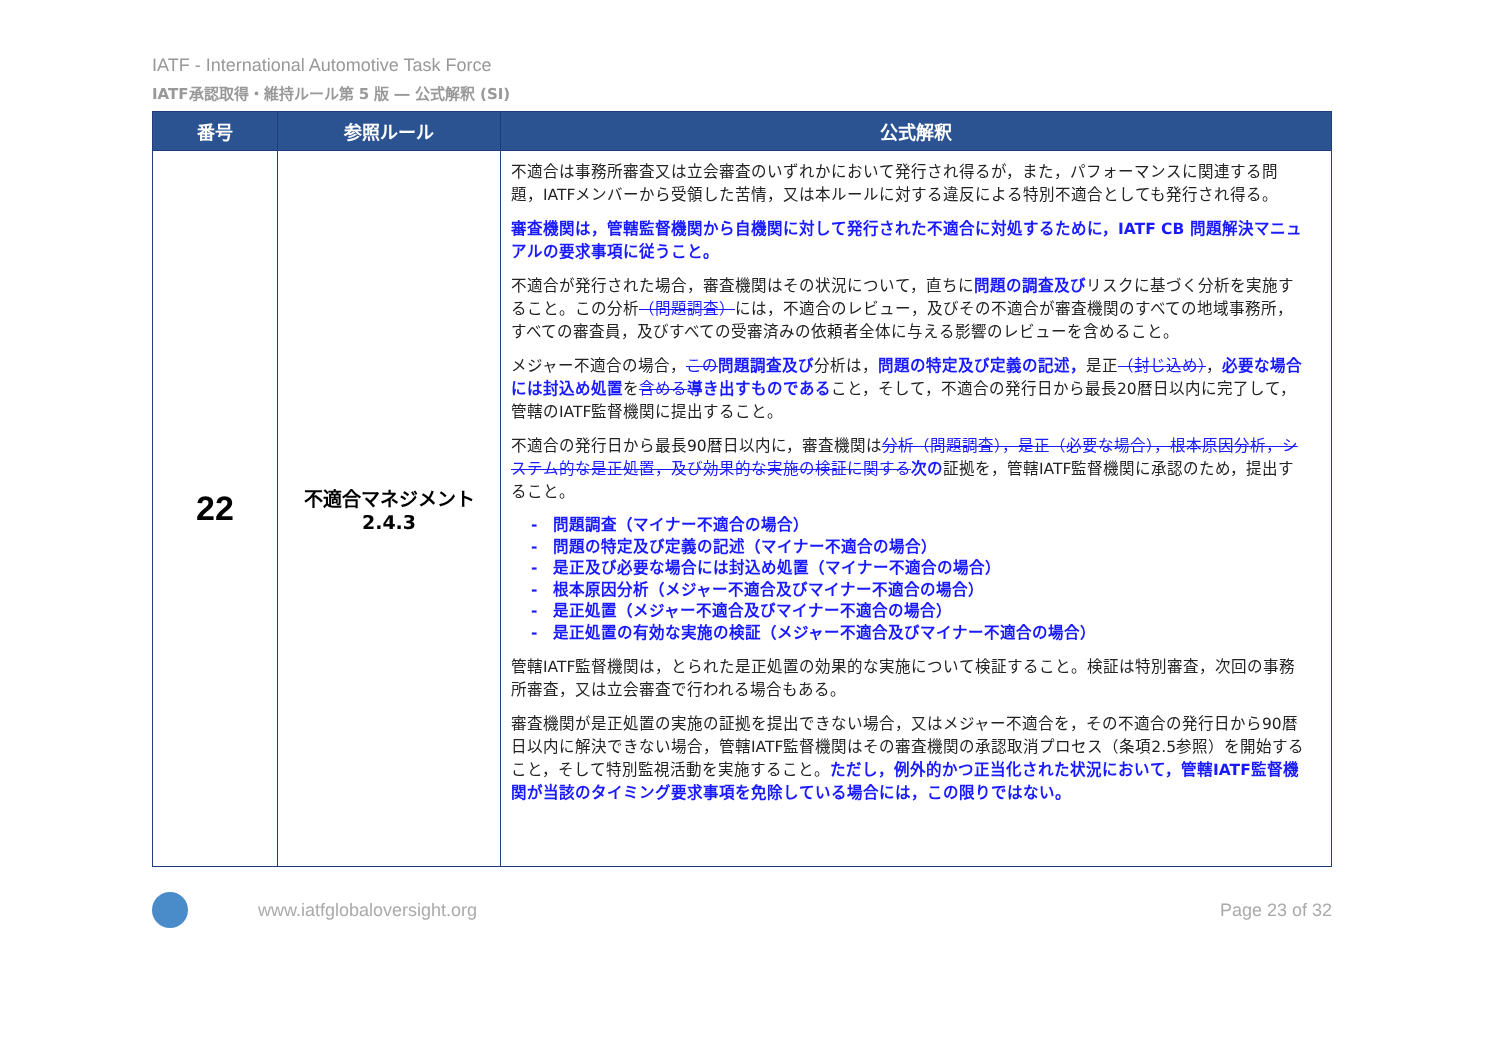IATF - International Automotive Task Force
IATF承認取得・維持ルール第 5 版 ― 公式解釈 (SI)
| 番号 | 参照ルール | 公式解釈 |
| --- | --- | --- |
| 22 | 不適合マネジメント 2.4.3 | 不適合は事務所審査又は立会審査のいずれかにおいて発行され得るが，また，パフォーマンスに関連する問題，IATFメンバーから受領した苦情，又は本ルールに対する違反による特別不適合としても発行され得る。 審査機関は，管轄監督機関から自機関に対して発行された不適合に対処するために，IATF CB 問題解決マニュアルの要求事項に従うこと。 不適合が発行された場合，審査機関はその状況について，直ちに 問題の調査及び リスクに基づく分析を実施すること。この分析 （問題調査） には，不適合のレビュー，及びその不適合が審査機関のすべての地域事務所，すべての審査員，及びすべての受審済みの依頼者全体に与える影響のレビューを含めること。 メジャー不適合の場合， この 問題調査及び 分析は， 問題の特定及び定義の記述， 是正 （封じ込め） ， 必要な場合には封込め処置 を 含める 導き出すものである こと，そして，不適合の発行日から最長20暦日以内に完了して，管轄のIATF監督機関に提出すること。 不適合の発行日から最長90暦日以内に，審査機関は 分析（問題調査），是正（必要な場合），根本原因分析，システム的な是正処置，及び効果的な実施の検証に関する 次の 証拠を，管轄IATF監督機関に承認のため，提出すること。 - 問題調査（マイナー不適合の場合） - 問題の特定及び定義の記述（マイナー不適合の場合） - 是正及び必要な場合には封込め処置（マイナー不適合の場合） - 根本原因分析（メジャー不適合及びマイナー不適合の場合） - 是正処置（メジャー不適合及びマイナー不適合の場合） - 是正処置の有効な実施の検証（メジャー不適合及びマイナー不適合の場合） 管轄IATF監督機関は，とられた是正処置の効果的な実施について検証すること。検証は特別審査，次回の事務所審査，又は立会審査で行われる場合もある。 審査機関が是正処置の実施の証拠を提出できない場合，又はメジャー不適合を，その不適合の発行日から90暦日以内に解決できない場合，管轄IATF監督機関はその審査機関の承認取消プロセス（条項2.5参照）を開始すること，そして特別監視活動を実施すること。 ただし，例外的かつ正当化された状況において，管轄IATF監督機関が当該のタイミング要求事項を免除している場合には，この限りではない。 |
www.iatfglobaloversight.org Page 23 of 32